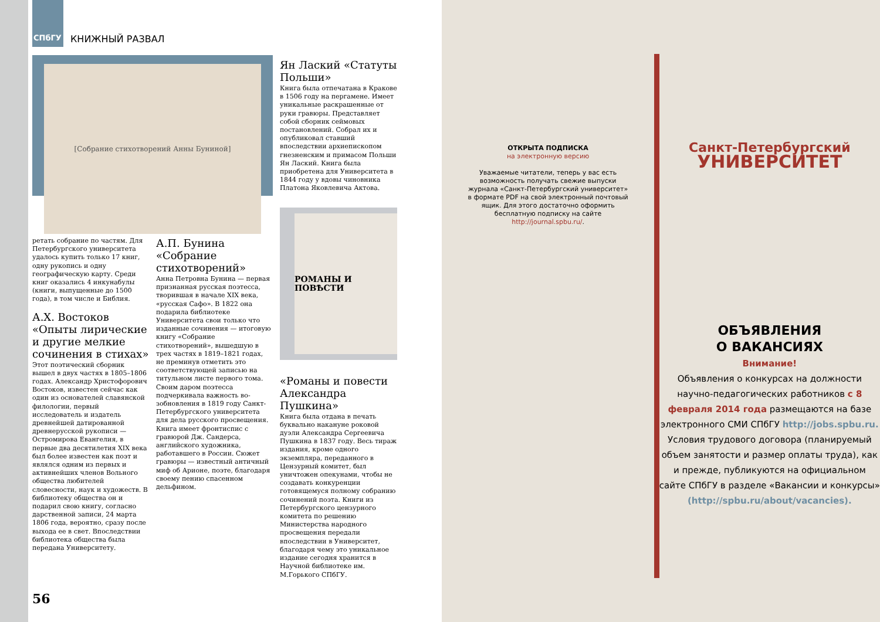СПбГУ КНИЖНЫЙ РАЗВАЛ
[Собрание стихотворений Анны Буниной]
ретать собрание по частям. Для Петербургского университета удалось купить только 17 книг, одну рукопись и одну географическую карту. Среди книг оказались 4 инкунабулы (книги, выпущенные до 1500 года), в том числе и Библия.
А.Х. Востоков «Опыты лирические и другие мелкие сочинения в стихах»
Этот поэтический сборник вышел в двух частях в 1805–1806 годах. Александр Христофорович Востоков, известен сейчас как один из основателей славянской филологии, первый исследователь и издатель древнейшей датированной древнерусской рукописи — Остромирова Евангелия, в первые два десятилетия XIX века был более известен как поэт и являлся одним из первых и активнейших членов Вольного общества любителей словесности, наук и художеств. В библиотеку общества он и подарил свою книгу, согласно дарственной записи, 24 марта 1806 года, вероятно, сразу после выхода ее в свет. Впоследствии библиотека общества была передана Университету.
А.П. Бунина «Собрание стихотворений»
Анна Петровна Бунина — первая признанная русская поэтесса, творившая в начале XIX века, «русская Сафо». В 1822 она подарила библиотеке Университета свои только что изданные сочинения — итоговую книгу «Собрание стихотворений», вышедшую в трех частях в 1819–1821 годах, не преминув отметить это соответствующей записью на титульном листе первого тома. Своим даром поэтесса подчеркивала важность во-зобновления в 1819 году Санкт-Петербургского университета для дела русского просвещения. Книга имеет фронтиспис с гравюрой Дж. Сандерса, английского художника, работавшего в России. Сюжет гравюры — известный античный миф об Арионе, поэте, благодаря своему пению спасенном дельфином.
Ян Лаский «Статуты Польши»
Книга была отпечатана в Кракове в 1506 году на пергамене. Имеет уникальные раскрашенные от руки гравюры. Представляет собой сборник сеймовых постановлений. Собрал их и опубликовал ставший впоследствии архиепископом гнезненским и примасом Польши Ян Лаский. Книга была приобретена для Университета в 1844 году у вдовы чиновника Платона Яковлевича Актова.
РОМАНЫ И ПОВѢСТИ
«Романы и повести Александра Пушкина»
Книга была отдана в печать буквально накануне роковой дуэли Александра Сергеевича Пушкина в 1837 году. Весь тираж издания, кроме одного экземпляра, переданного в Цензурный комитет, был уничтожен опекунами, чтобы не создавать конкуренции готовящемуся полному собранию сочинений поэта. Книги из Петербургского цензурного комитета по решению Министерства народного просвещения передали впоследствии в Университет, благодаря чему это уникальное издание сегодня хранится в Научной библиотеке им. М.Горького СПбГУ.
56
ОТКРЫТА ПОДПИСКА
на электронную версию
Уважаемые читатели, теперь у вас есть возможность получать свежие выпуски журнала «Санкт-Петербургский университет» в формате PDF на свой электронный почтовый ящик. Для этого достаточно оформить бесплатную подписку на сайте http://journal.spbu.ru/.
Санкт-Петербургский
УНИВЕРСИТЕТ
ОБЪЯВЛЕНИЯ
О ВАКАНСИЯХ
Внимание!
Объявления о конкурсах на должности научно-педагогических работников с 8 февраля 2014 года размещаются на базе электронного СМИ СПбГУ http://jobs.spbu.ru. Условия трудового договора (планируемый объем занятости и размер оплаты труда), как и прежде, публикуются на официальном сайте СПбГУ в разделе «Вакансии и конкурсы» (http://spbu.ru/about/vacancies).